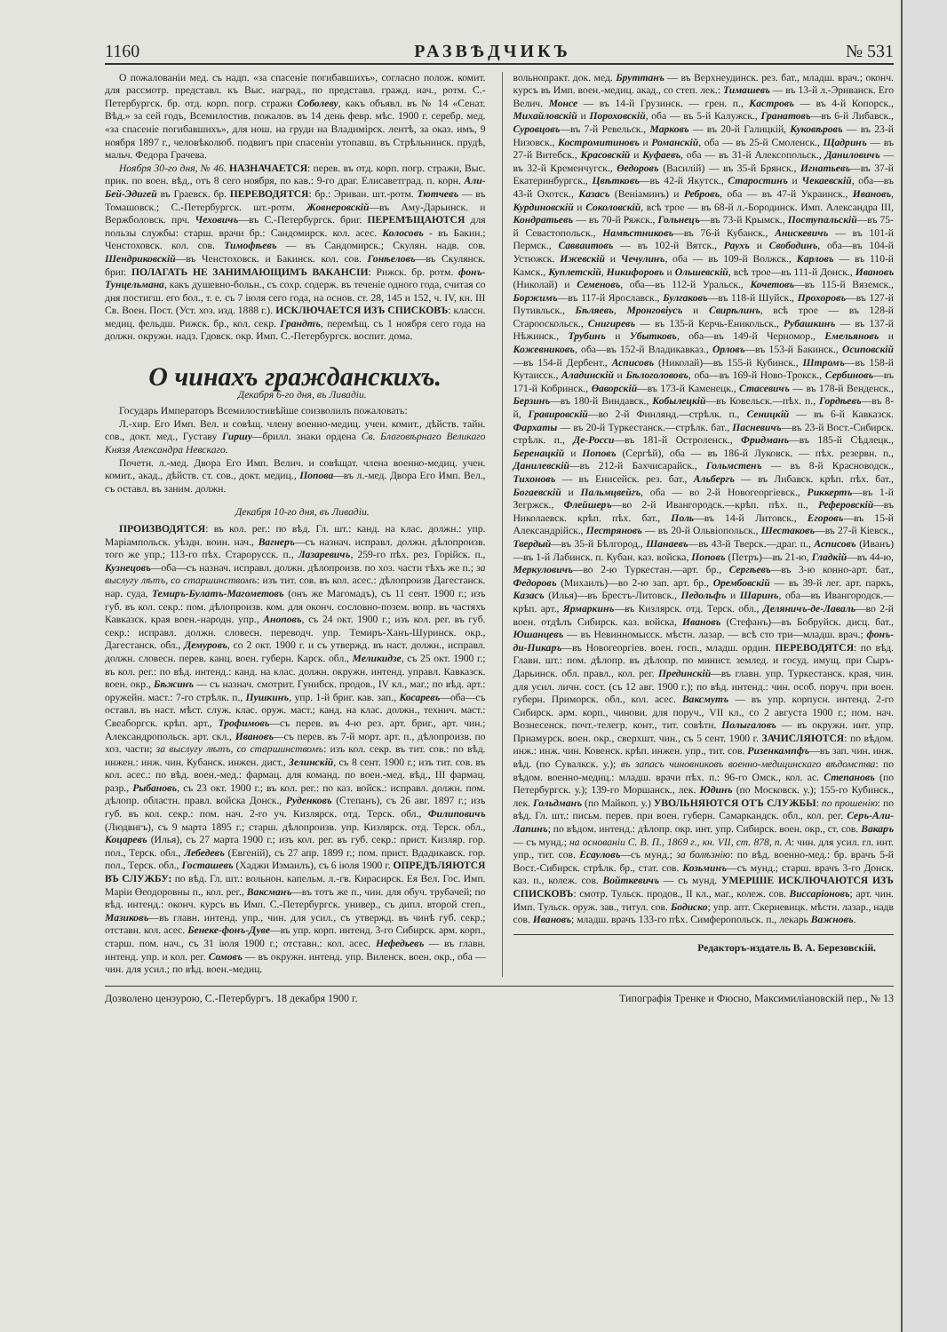1160 РАЗВѢДЧИКЪ № 531
О пожалованіи мед. съ надп. «за спасеніе погибавшихъ», согласно полож. комит. для рассмотр. представл. къ Выс. наград., по представл. гражд. нач., ротм. С.-Петербургск. бр. отд. корп. погр. стражи Соболеву, какъ объявл. въ № 14 «Сенат. Вѣд.» за сей годъ, Всемилостив. пожалов. въ 14 день февр. мѣс. 1900 г. серебр. мед. «за спасеніе погибавшихъ», для нош. на груди на Владимірск. лентѣ, за оказ. имъ, 9 ноября 1897 г., человѣколюб. подвигъ при спасеніи утопавш. въ Стрѣльнинск. прудѣ, мальч. Федора Грачева.
Ноября 30-го дня, № 46. НАЗНАЧАЕТСЯ: перев. въ отд. корп. погр. стражи, Выс. прик. по воен. вѣд., отъ 8 сего ноября, по кав.: 9-го драг. Елисаветград. п. корн. Али-Бей-Эдигей въ Граевск. бр. ПЕРЕВОДЯТСЯ: бр.: Эриван. шт.-ротм. Тютчевъ — въ Томашовск.; С.-Петербургск. шт.-ротм. Жовнеровскій—въ Аму-Дарьинск. и Вержболовск. прч. Чеховичъ—въ С.-Петербургск. бриг. ПЕРЕМѢЩАЮТСЯ для пользы службы: старш. врачи бр.: Сандомирск. кол. асес. Колосовъ - въ Бакин.; Ченстоховск. кол. сов. Тимофѣевъ — въ Сандомирск.; Скулян. надв. сов. Шендриковскій—въ Ченстоховск. и Бакинск. кол. сов. Гонѣеловъ—въ Скулянск. бриг. ПОЛАГАТЬ НЕ ЗАНИМАЮЩИМЪ ВАКАНСІИ: Рижск. бр. ротм. фонъ-Тунцельмана, какъ душевно-больн., съ сохр. содерж. въ теченіе одного года, считая со дня постигш. его бол., т. е. съ 7 іюля сего года, на основ. ст. 28, 145 и 152, ч. IV, кн. III Св. Воен. Пост. (Уст. хоз. изд. 1888 г.). ИСКЛЮЧАЕТСЯ ИЗЪ СПИСКОВЪ: классн. медиц. фельдш. Рижск. бр., кол. секр. Грандтъ, перемѣщ. съ 1 ноября сего года на должн. окружн. надз. Гдовск. окр. Имп. С.-Петербургск. воспит. дома.
О чинахъ гражданскихъ.
Декабря 6-го дня, въ Ливадіи.
Государь Императоръ Всемилостивѣйше соизволилъ пожаловать:
Л.-хир. Его Имп. Вел. и совѣщ. члену военно-медиц. учен. комит., дѣйств. тайн. сов., докт. мед., Густаву Гиршу—брилл. знаки ордена Св. Благовѣрнаго Великаго Князя Александра Невскаго.
Почетн. л.-мед. Двора Его Имп. Велич. и совѣщат. члена военно-медиц. учен. комит., акад., дѣйств. ст. сов., докт. медиц., Попова—въ л.-мед. Двора Его Имп. Вел., съ оставл. въ заним. должн.
Декабря 10-го дня, въ Ливадіи.
ПРОИЗВОДЯТСЯ: въ кол. рег.: по вѣд. Гл. шт.: канд. на клас. должн.: упр. Маріампольск. уѣздн. воин. нач., Вагнеръ—съ назнач. исправл. должн. дѣлопроизв. того же упр.; 113-го пѣх. Старорусск. п., Лазаревичъ, 259-го пѣх. рез. Горійск. п., Кузнецовъ—оба—съ назнач. исправл. должн. дѣлопроизв. по хоз. части тѣхъ же п.; за выслугу лѣтъ, со старшинствомъ: изъ тит. сов. въ кол. асес.: дѣлопроизв Дагестанск. нар. суда, Темиръ-Булатъ-Магометовъ (онъ же Магомадъ), съ 11 сент. 1900 г.; изъ губ. въ кол. секр.: пом. дѣлопроизв. ком. для оконч. сословно-позем. вопр. въ частяхъ Кавказск. края воен.-народн. упр., Аноповъ, съ 24 окт. 1900 г.; изъ кол. рег. въ губ. секр.: исправл. должн. словесн. переводч. упр. Темиръ-Ханъ-Шуринск. окр., Дагестанск. обл., Демуровъ, со 2 окт. 1900 г. и съ утвержд. въ наст. должн., исправл. должн. словесн. перев. канц. воен. губерн. Карск. обл., Меликидзе, съ 25 окт. 1900 г.; въ кол. рег.: по вѣд. интенд.: канд. на клас. должн. окружн. интенд. управл. Кавказск. воен. окр., Бѣжинъ — съ назнач. смотрит. Гунибск. продов., IV кл., маг.; по вѣд. арт.: оружейн. маст.: 7-го стрѣлк. п., Пушкинъ, упр. 1-й бриг. кав. зап., Косаревъ—оба—съ оставл. въ наст. мѣст. служ. клас. оруж. маст.; канд. на клас. должн., технич. маст.: Свеаборгск. крѣп. арт., Трофимовъ—съ перев. въ 4-ю рез. арт. бриг., арт. чин.; Александропольск. арт. скл., Ивановъ—съ перев. въ 7-й морт. арт. п., дѣлопроизв. по хоз. части; за выслугу лѣтъ, со старшинствомъ: изъ кол. секр. въ тит. сов.: по вѣд. инжен.: инж. чин. Кубанск. инжен. дист., Зелинскій, съ 8 сент. 1900 г.; изъ тит. сов. въ кол. асес.: по вѣд. воен.-мед.: фармац. для команд. по воен.-мед. вѣд., III фармац. разр., Рыбановъ, съ 23 окт. 1900 г.; въ кол. рег.: по каз. войск.: исправл. должн. пом. дѣлопр. областн. правл. войска Донск., Руденковъ (Степанъ), съ 26 авг. 1897 г.; изъ губ. въ кол. секр.: пом. нач. 2-го уч. Кизлярск. отд. Терск. обл., Филиповичъ (Людвигъ), съ 9 марта 1895 г.; старш. дѣлопроизв. упр. Кизлярск. отд. Терск. обл., Коцаревъ (Илья), съ 27 марта 1900 г.; изъ кол. рег. въ губ. секр.: прист. Кизляр. гор. пол., Терск. обл., Лебедевъ (Евгеній), съ 27 апр. 1899 г.; пом. прист. Вдадикавск. гор. пол., Терск. обл., Госташевъ (Хаджи Измаилъ), съ 6 іюля 1900 г. ОПРЕДѢЛЯЮТСЯ ВЪ СЛУЖБУ: по вѣд. Гл. шт.: вольнон. капельм. л.-гв. Кирасирск. Ея Вел. Гос. Имп. Маріи Өеодоровны п., кол. рег., Ваксманъ—въ тотъ же п., чин. для обуч. трубачей; по вѣд. интенд.: оконч. курсъ въ Имп. С.-Петербургск. универ., съ дипл. второй степ., Мазиковъ—въ главн. интенд. упр., чин. для усил., съ утвержд. въ чинѣ губ. секр.; отставн. кол. асес. Бенеке-фонъ-Дуве—въ упр. корп. интенд. 3-го Сибирск. арм. корп., старш. пом. нач., съ 31 іюля 1900 г.; отставн.: кол. асес. Нефедьевъ — въ главн. интенд. упр. и кол. рег. Сомовъ — въ окружн. интенд. упр. Виленск. воен. окр., оба — чин. для усил.; по вѣд. воен.-медиц.
вольнопракт. док. мед. Бруттанъ — въ Верхнеудинск. рез. бат., младш. врач.; оконч. курсъ въ Имп. воен.-медиц. акад., со степ. лек.: Тимашевъ — въ 13-й л.-Эриванск. Его Велич. Монсе — въ 14-й Грузинск. — грен. п., Кастровъ — въ 4-й Копорск., Михайловскій и Пороховскій, оба — въ 5-й Калужск., Гранатовъ—въ 6-й Либавск., Суровцовъ—въ 7-й Ревельск., Марковъ — въ 20-й Галицкій, Куковѣровъ — въ 23-й Низовск., Костромитиновъ и Романскій, оба — въ 25-й Смоленск., Щадринъ — въ 27-й Витебск., Красовскій и Куфаевъ, оба — въ 31-й Алексопольск., Даниловичъ — въ 32-й Кременчугск., Өедоровъ (Василій) — въ 35-й Брянск., Игнатьевъ—въ 37-й Екатеринбургск., Цвѣтковъ—въ 42-й Якутск., Старостинъ и Чекаевскій, оба—въ 43-й Охотск., Казасъ (Веніаминъ) и Ребровъ, оба — въ 47-й Украинск., Ивановъ, Курдиновскій и Соколовскій, всѣ трое — въ 68-й л.-Бородинск. Имп. Александра III, Кондратьевъ — въ 70-й Ряжск., Гольнецъ—въ 73-й Крымск., Поступальскій—въ 75-й Севастопольск., Намѣстниковъ—въ 76-й Кубанск., Анискевичъ — въ 101-й Пермск., Саввaитовъ — въ 102-й Вятск., Раухъ и Свободинъ, оба—въ 104-й Устюжск. Ижевскій и Чечулинъ, оба — въ 109-й Волжск., Карловъ — въ 110-й Камск., Куплетскій, Никифоровъ и Ольшевскій, всѣ трое—въ 111-й Донск., Ивановъ (Николай) и Семеновъ, оба—въ 112-й Уральск., Кочетовъ—въ 115-й Вяземск., Боржимъ—въ 117-й Ярославск., Булгаковъ—въ 118-й Шуйск., Прохоровъ—въ 127-й Путивльск., Бѣляевъ, Мронговіусъ и Свирѣлинъ, всѣ трое — въ 128-й Старооскольск., Снигиревъ — въ 135-й Керчь-Еникольск., Рубашкинъ — въ 137-й Нѣжинск., Трубинъ и Убытковъ, оба—въ 149-й Черномор., Емельяновъ и Кожевниковъ, оба—въ 152-й Владикавказ., Орловъ—въ 153-й Бакинск., Осиповскій—въ 154-й Дербент., Асписовъ (Николай)—въ 155-й Кубинск., Штромъ—въ 158-й Кутаисск., Аладинскій и Бѣлоголововъ, оба—въ 169-й Ново-Трокск., Сербиновъ—въ 171-й Кобринск., Өаворскій—въ 173-й Каменецк., Стасевичъ — въ 178-й Венденск., Берзинъ—въ 180-й Виндавск., Кобылецкій—въ Ковельск.—пѣх. п., Гордѣевъ—въ 8-й, Гравировскій—во 2-й Финлянд.—стрѣлк. п., Сеницкій — въ 6-й Кавказск. Фархаты — въ 20-й Туркестанск.—стрѣлк. бат., Пасневичъ—въ 23-й Вост.-Сибирск. стрѣлк. п., Де-Росси—въ 181-й Остроленск., Фридманъ—въ 185-й Сѣдлецк., Беренацкій и Поповъ (Сергѣй), оба — въ 186-й Луковск. — пѣх. резервн. п., Данилевскій—въ 212-й Бахчисарайск., Гольмстенъ — въ 8-й Красноводск., Тихоновъ — въ Енисейск. рез. бат., Альбергъ — въ Либавск. крѣп. пѣх. бат., Богаевскій и Пальмцвейгъ, оба — во 2-й Новогеоргіевск., Риккертъ—въ 1-й Зегржск., Флейшеръ—во 2-й Ивангородск.—крѣп. пѣх. п., Реферовскій—въ Николаевск. крѣп. пѣх. бат., Поль—въ 14-й Литовск., Егоровъ—въ 15-й Александрійск., Пестряновъ — въ 20-й Ольвіопольск., Шестаковъ—въ 27-й Кіевск., Твердый—въ 35-й Бѣлгород., Шанаевъ—въ 43-й Тверск.—драг. п., Асписовъ (Иванъ)—въ 1-й Лабинск. п. Кубан. каз. войска, Поповъ (Петръ)—въ 21-ю, Гладкій—въ 44-ю, Меркуловичъ—во 2-ю Туркестан.—арт. бр., Сергѣевъ—въ 3-ю конно-арт. бат., Федоровъ (Михаилъ)—во 2-ю зап. арт. бр., Орембовскій — въ 39-й лег. арт. паркъ, Казасъ (Илья)—въ Брестъ-Литовск., Педольфъ и Шаринъ, оба—въ Ивангородск.—крѣп. арт., Ярмаркинъ—въ Кизлярск. отд. Терск. обл., Деляничъ-де-Лаваль—во 2-й воен. отдѣлъ Сибирск. каз. войска, Ивановъ (Стефанъ)—въ Бобруйск. дисц. бат., Юшанцевъ — въ Невинномысск. мѣстн. лазар. — всѣ сто три—младш. врач.; фонъ-ди-Пикаръ—въ Новогеоргіев. воен. госп., младш. ордин. ПЕРЕВОДЯТСЯ: по вѣд. Главн. шт.: пом. дѣлопр. въ дѣлопр. по минист. землед. и госуд. имущ. при Сыръ-Дарьинск. обл. правл., кол. рег. Прединскій—въ главн. упр. Туркестанск. края, чин. для усил. личн. сост. (съ 12 авг. 1900 г.); по вѣд. интенд.: чин. особ. поруч. при воен. губерн. Приморск. обл., кол. асес. Ваксмутъ — въ упр. корпусн. интенд. 2-го Сибирск. арм. корп., чинови. для поруч., VII кл., со 2 августа 1900 г.; пом. нач. Вознесенск. почт.-телегр. конт., тит. совѣтн. Полыгаловъ — въ окружн. инт. упр. Приамурск. воен. окр., сверхшт. чин., съ 5 сент. 1900 г. ЗАЧИСЛЯЮТСЯ: по вѣдом. инж.: инж. чин. Ковенск. крѣп. инжен. упр., тит. сов. Ризенкампфъ—въ зап. чин. инж. вѣд. (по Сувалкск. у.); въ запасъ чиновниковъ военно-медицинскаго вѣдомства: по вѣдом. военно-медиц.: младш. врачи пѣх. п.: 96-го Омск., кол. ас. Степановъ (по Петербургск. у.); 139-го Моршанск., лек. Юдинъ (по Московск. у.); 155-го Кубинск., лек. Гольдманъ (по Майкоп. у.) УВОЛЬНЯЮТСЯ ОТЪ СЛУЖБЫ: по прошенію: по вѣд. Гл. шт.: письм. перев. при воен. губерн. Самаркандск. обл., кол. рег. Серъ-Али-Лапинъ; по вѣдом. интенд.: дѣлопр. окр. инт. упр. Сибирск. воен. окр., ст. сов. Вакаръ — съ мунд.; на основаніи С. В. П., 1869 г., кн. VII, ст. 878, п. А: чин. для усил. гл. инт. упр., тит. сов. Есауловъ—съ мунд.; за болѣзнію: по вѣд. военно-мед.: бр. врачъ 5-й Вост.-Сибирск. стрѣлк. бр., стат. сов. Козьминъ—съ мунд.; старш. врачъ 3-го Донск. каз. п., колеж. сов. Войткевичъ — съ мунд. УМЕРШІЕ ИСКЛЮЧАЮТСЯ ИЗЪ СПИСКОВЪ: смотр. Тульск. продов., II кл., маг., колеж. сов. Виссаріоновъ; арт. чин. Имп. Тульск. оруж. зав., титул. сов. Бодиско; упр. апт. Скерневицк. мѣстн. лазар., надв сов. Ивановъ; младш. врачъ 133-го пѣх. Симферопольск. п., лекарь Важновъ.
Редакторъ-издатель В. А. Березовскій.
Дозволено цензурою, С.-Петербургъ. 18 декабря 1900 г. Типографія Тренке и Фюсно, Максимиліановскій пер., № 13